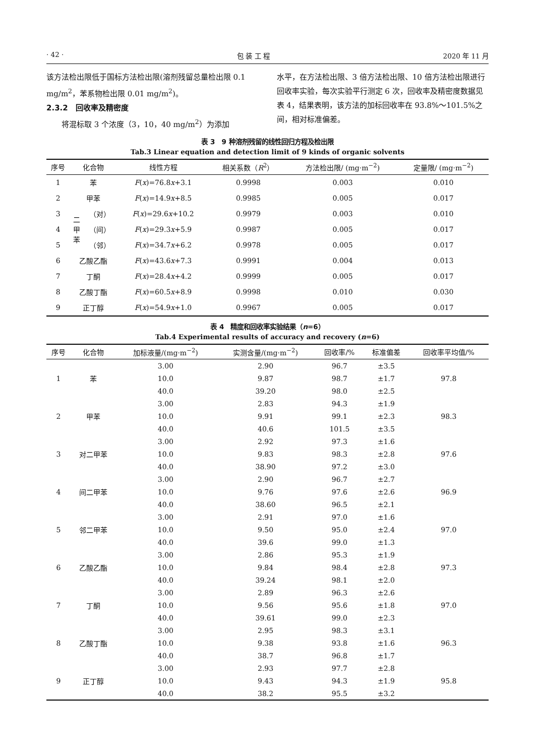· 42 · 包 装 工 程 2020 年 11 月
该方法检出限低于国标方法检出限(溶剂残留总量检出限 0.1 mg/m<sup>2</sup>，苯系物检出限 0.01 mg/m<sup>2</sup>)。
2.3.2　回收率及精密度
　　将混标取 3 个浓度（3，10，40 mg/m<sup>2</sup>）为添加
水平，在方法检出限、3 倍方法检出限、10 倍方法检出限进行回收率实验，每次实验平行测定 6 次，回收率及精密度数据见表 4，结果表明，该方法的加标回收率在 93.8%～101.5%之间，相对标准偏差。
表 3　9 种溶剂残留的线性回归方程及检出限
Tab.3 Linear equation and detection limit of 9 kinds of organic solvents
| 序号 | 化合物 | | 线性方程 | 相关系数（ R<sup>2</sup>） | 方法检出限/ (mg·m<sup>−2</sup>) | 定量限/ (mg·m<sup>−2</sup>) |
| --- | --- | --- | --- | --- | --- | --- |
| 1 | 苯 | | F ( x )=76.8 x +3.1 | 0.9998 | 0.003 | 0.010 |
| 2 | 甲苯 | | F ( x )=14.9 x +8.5 | 0.9985 | 0.005 | 0.017 |
| 3 | 二 甲 苯 | （对） | F ( x )=29.6 x +10.2 | 0.9979 | 0.003 | 0.010 |
| 4 | | （间） | F ( x )=29.3 x +5.9 | 0.9987 | 0.005 | 0.017 |
| 5 | | （邻） | F ( x )=34.7 x +6.2 | 0.9978 | 0.005 | 0.017 |
| 6 | 乙酸乙酯 | | F ( x )=43.6 x +7.3 | 0.9991 | 0.004 | 0.013 |
| 7 | 丁酮 | | F ( x )=28.4 x +4.2 | 0.9999 | 0.005 | 0.017 |
| 8 | 乙酸丁酯 | | F ( x )=60.5 x +8.9 | 0.9998 | 0.010 | 0.030 |
| 9 | 正丁醇 | | F ( x )=54.9 x +1.0 | 0.9967 | 0.005 | 0.017 |
表 4　精度和回收率实验结果（n=6）
Tab.4 Experimental results of accuracy and recovery (n=6)
| 序号 | 化合物 | 加标液量/(mg·m<sup>−2</sup>) | 实测含量/(mg·m<sup>−2</sup>) | 回收率/% | 标准偏差 | 回收率平均值/% |
| --- | --- | --- | --- | --- | --- | --- |
| 1 | 苯 | 3.00 | 2.90 | 96.7 | ±3.5 | 97.8 |
| | | 10.0 | 9.87 | 98.7 | ±1.7 | |
| | | 40.0 | 39.20 | 98.0 | ±2.5 | |
| 2 | 甲苯 | 3.00 | 2.83 | 94.3 | ±1.9 | 98.3 |
| | | 10.0 | 9.91 | 99.1 | ±2.3 | |
| | | 40.0 | 40.6 | 101.5 | ±3.5 | |
| 3 | 对二甲苯 | 3.00 | 2.92 | 97.3 | ±1.6 | 97.6 |
| | | 10.0 | 9.83 | 98.3 | ±2.8 | |
| | | 40.0 | 38.90 | 97.2 | ±3.0 | |
| 4 | 间二甲苯 | 3.00 | 2.90 | 96.7 | ±2.7 | 96.9 |
| | | 10.0 | 9.76 | 97.6 | ±2.6 | |
| | | 40.0 | 38.60 | 96.5 | ±2.1 | |
| 5 | 邻二甲苯 | 3.00 | 2.91 | 97.0 | ±1.6 | 97.0 |
| | | 10.0 | 9.50 | 95.0 | ±2.4 | |
| | | 40.0 | 39.6 | 99.0 | ±1.3 | |
| 6 | 乙酸乙酯 | 3.00 | 2.86 | 95.3 | ±1.9 | 97.3 |
| | | 10.0 | 9.84 | 98.4 | ±2.8 | |
| | | 40.0 | 39.24 | 98.1 | ±2.0 | |
| 7 | 丁酮 | 3.00 | 2.89 | 96.3 | ±2.6 | 97.0 |
| | | 10.0 | 9.56 | 95.6 | ±1.8 | |
| | | 40.0 | 39.61 | 99.0 | ±2.3 | |
| 8 | 乙酸丁酯 | 3.00 | 2.95 | 98.3 | ±3.1 | 96.3 |
| | | 10.0 | 9.38 | 93.8 | ±1.6 | |
| | | 40.0 | 38.7 | 96.8 | ±1.7 | |
| 9 | 正丁醇 | 3.00 | 2.93 | 97.7 | ±2.8 | 95.8 |
| | | 10.0 | 9.43 | 94.3 | ±1.9 | |
| | | 40.0 | 38.2 | 95.5 | ±3.2 | |